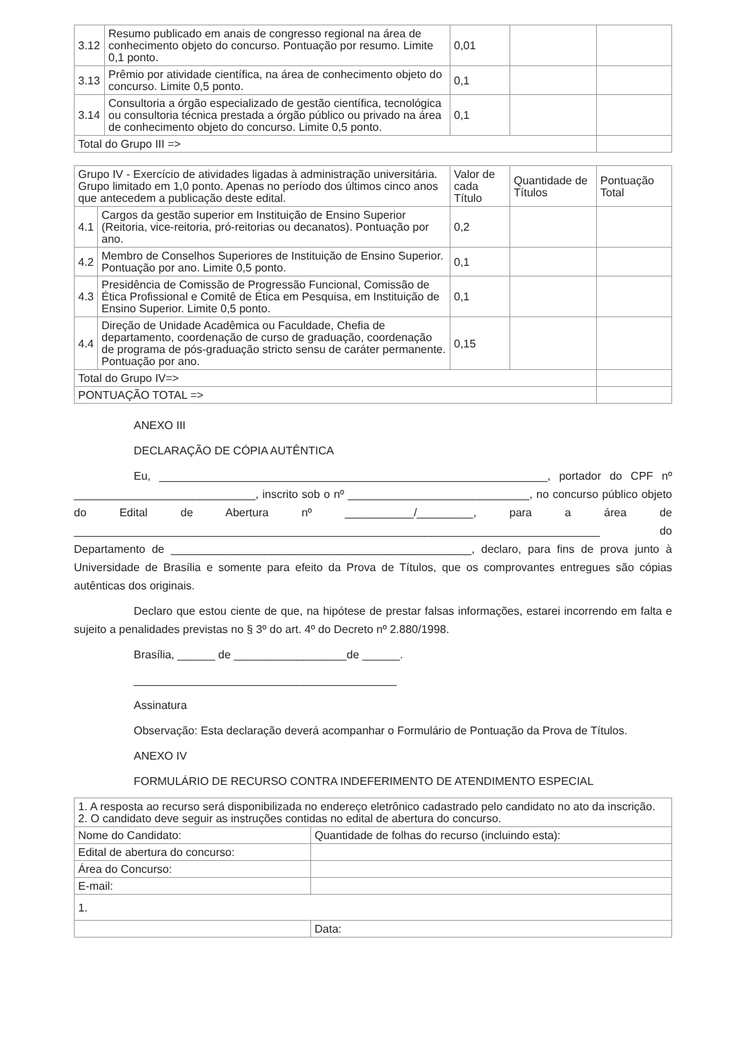| 3.12 | Resumo publicado em anais de congresso regional na área de conhecimento objeto do concurso. Pontuação por resumo. Limite 0,1 ponto. | 0,01 | | |
| 3.13 | Prêmio por atividade científica, na área de conhecimento objeto do concurso. Limite 0,5 ponto. | 0,1 | | |
| 3.14 | Consultoria a órgão especializado de gestão científica, tecnológica ou consultoria técnica prestada a órgão público ou privado na área de conhecimento objeto do concurso. Limite 0,5 ponto. | 0,1 | | |
| Total do Grupo III => | | | | |
| Grupo IV - Exercício de atividades ligadas à administração universitária. Grupo limitado em 1,0 ponto. Apenas no período dos últimos cinco anos que antecedem a publicação deste edital. | | Valor de cada Título | Quantidade de Títulos | Pontuação Total |
| --- | --- | --- | --- | --- |
| 4.1 | Cargos da gestão superior em Instituição de Ensino Superior (Reitoria, vice-reitoria, pró-reitorias ou decanatos). Pontuação por ano. | 0,2 | | |
| 4.2 | Membro de Conselhos Superiores de Instituição de Ensino Superior. Pontuação por ano. Limite 0,5 ponto. | 0,1 | | |
| 4.3 | Presidência de Comissão de Progressão Funcional, Comissão de Ética Profissional e Comitê de Ética em Pesquisa, em Instituição de Ensino Superior. Limite 0,5 ponto. | 0,1 | | |
| 4.4 | Direção de Unidade Acadêmica ou Faculdade, Chefia de departamento, coordenação de curso de graduação, coordenação de programa de pós-graduação stricto sensu de caráter permanente. Pontuação por ano. | 0,15 | | |
| Total do Grupo IV=> | | | | |
| PONTUAÇÃO TOTAL => | | | | |
ANEXO III
DECLARAÇÃO DE CÓPIA AUTÊNTICA
Eu, ______________________________________________________________, portador do CPF nº _____________________________, inscrito sob o nº _____________________________, no concurso público objeto do Edital de Abertura nº ___________/_________, para a área de ____________________________________________________________________________________ do Departamento de ________________________________________________, declaro, para fins de prova junto à Universidade de Brasília e somente para efeito da Prova de Títulos, que os comprovantes entregues são cópias autênticas dos originais.
Declaro que estou ciente de que, na hipótese de prestar falsas informações, estarei incorrendo em falta e sujeito a penalidades previstas no § 3º do art. 4º do Decreto nº 2.880/1998.
Brasília, ______ de __________________de ______.
__________________________________________
Assinatura
Observação: Esta declaração deverá acompanhar o Formulário de Pontuação da Prova de Títulos.
ANEXO IV
FORMULÁRIO DE RECURSO CONTRA INDEFERIMENTO DE ATENDIMENTO ESPECIAL
| 1. A resposta ao recurso será disponibilizada no endereço eletrônico cadastrado pelo candidato no ato da inscrição. 2. O candidato deve seguir as instruções contidas no edital de abertura do concurso. | |
| Nome do Candidato: | Quantidade de folhas do recurso (incluindo esta): |
| Edital de abertura do concurso: | |
| Área do Concurso: | |
| E-mail: | |
| 1. | |
| | Data: |